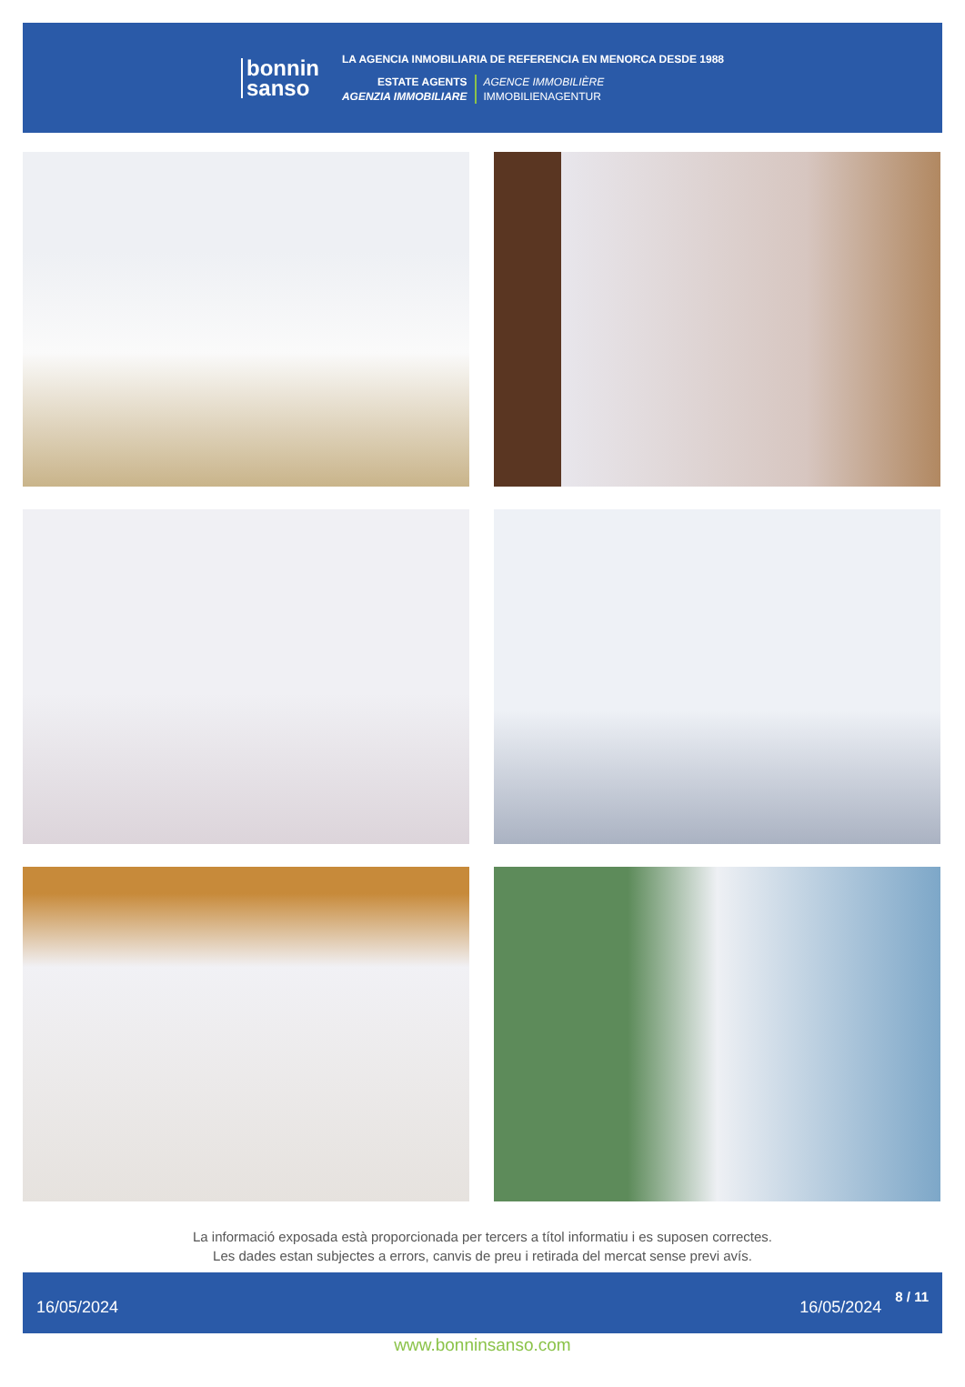bonnin
sanso
LA AGENCIA INMOBILIARIA DE REFERENCIA EN MENORCA DESDE 1988
ESTATE AGENTS
AGENZIA IMMOBILIARE
AGENCE IMMOBILIÈRE
IMMOBILIENAGENTUR
La informació exposada està proporcionada per tercers a títol informatiu i es suposen correctes.
Les dades estan subjectes a errors, canvis de preu i retirada del mercat sense previ avís.
16/05/2024 16/05/2024 8 / 11
www.bonninsanso.com